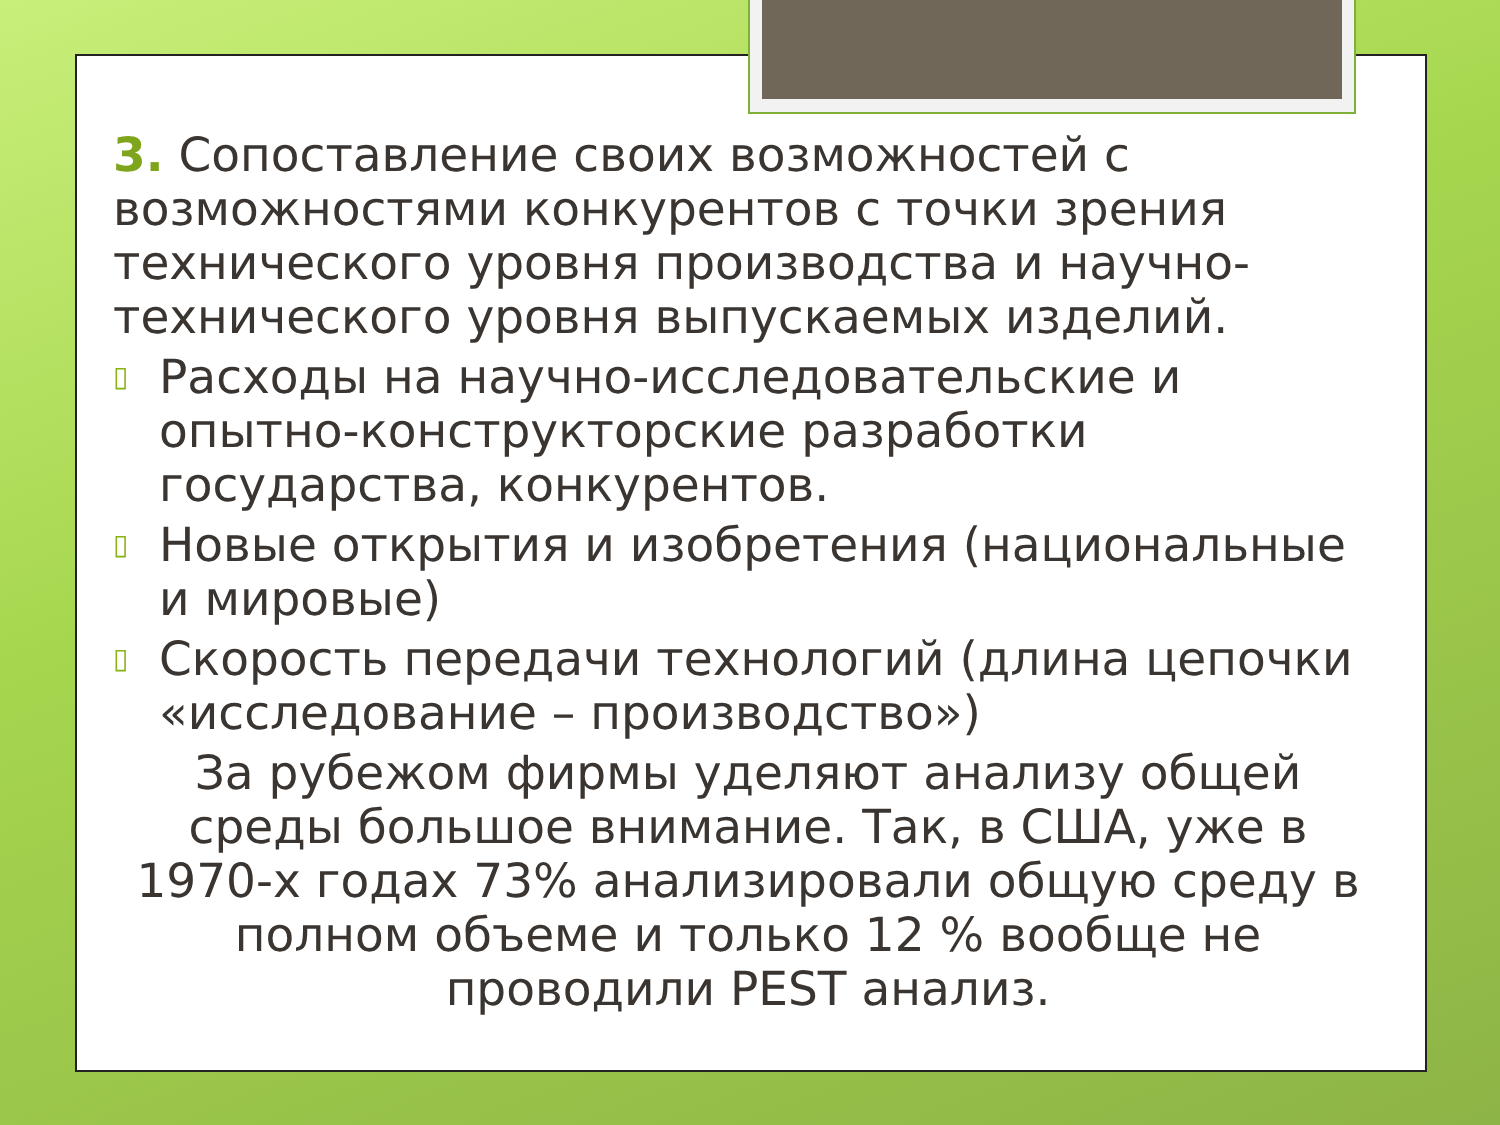3. Сопоставление своих возможностей с возможностями конкурентов с точки зрения технического уровня производства и научно-технического уровня выпускаемых изделий.
▯ Расходы на научно-исследовательские и опытно-конструкторские разработки государства, конкурентов.
▯ Новые открытия и изобретения (национальные и мировые)
▯ Скорость передачи технологий (длина цепочки «исследование – производство»)
За рубежом фирмы уделяют анализу общей среды большое внимание. Так, в США, уже в 1970-х годах 73% анализировали общую среду в полном объеме и только 12 % вообще не проводили PEST анализ.